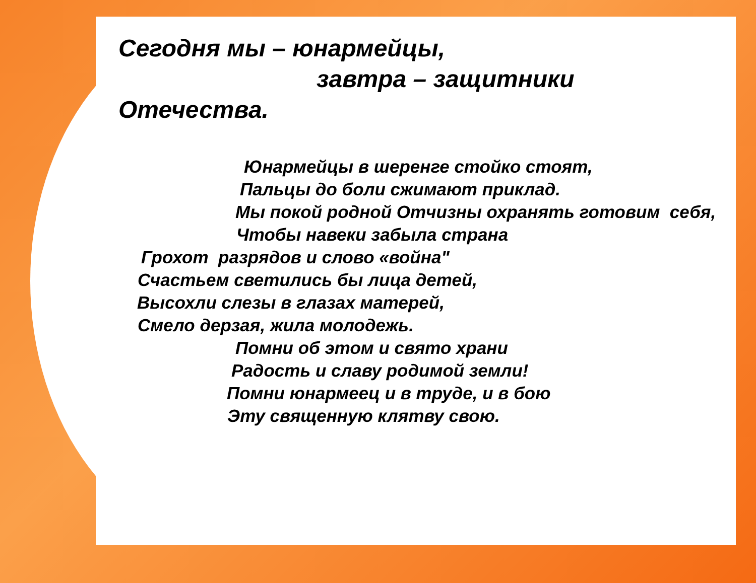Сегодня мы – юнармейцы,
завтра – защитники
Отечества.
Юнармейцы в шеренге стойко стоят,
Пальцы до боли сжимают приклад.
Мы покой родной Отчизны охранять готовим себя,
Чтобы навеки забыла страна
Грохот разрядов и слово «война"
Счастьем светились бы лица детей,
Высохли слезы в глазах матерей,
Смело дерзая, жила молодежь.
Помни об этом и свято храни
Радость и славу родимой земли!
Помни юнармеец и в труде, и в бою
Эту священную клятву свою.